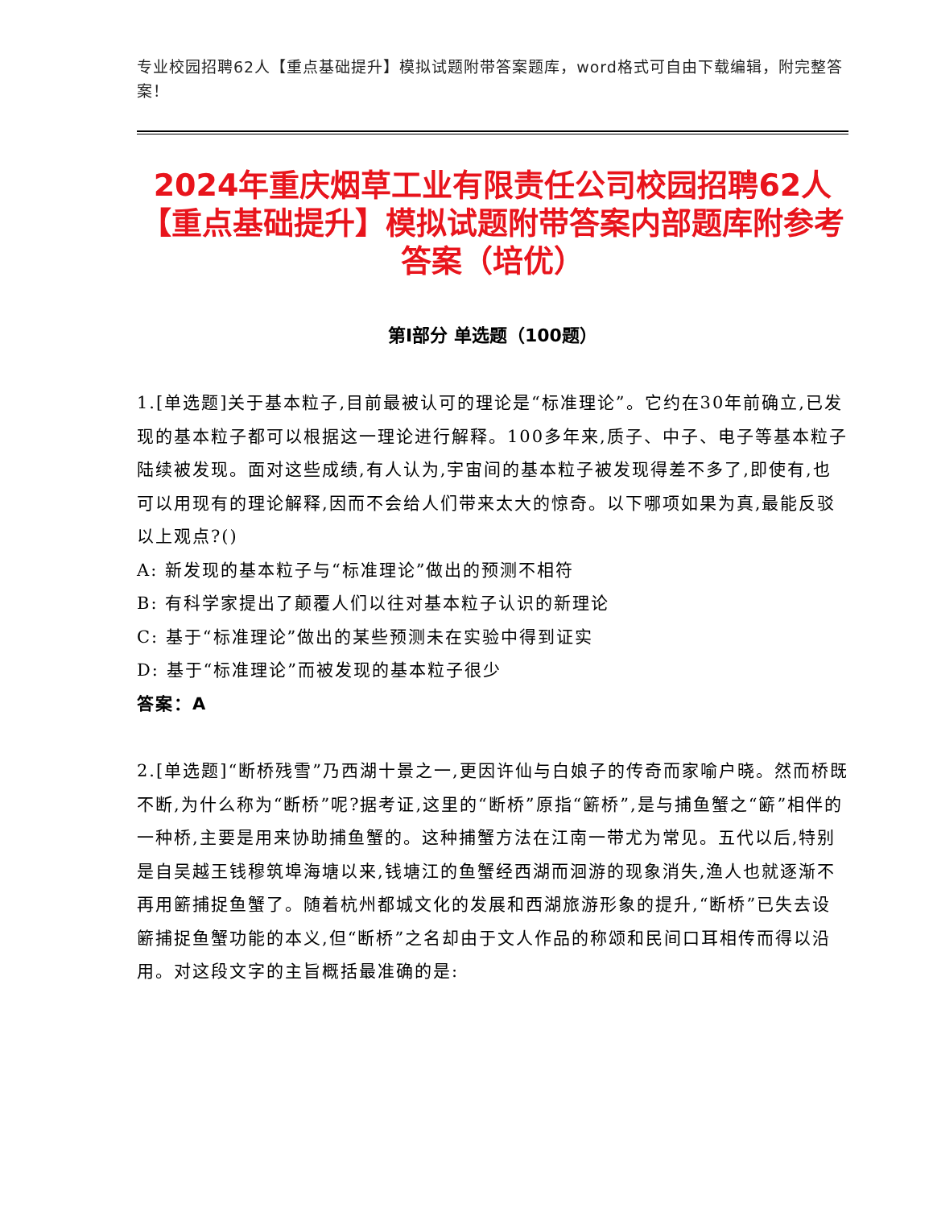专业校园招聘62人【重点基础提升】模拟试题附带答案题库，word格式可自由下载编辑，附完整答案！
2024年重庆烟草工业有限责任公司校园招聘62人【重点基础提升】模拟试题附带答案内部题库附参考答案（培优）
第Ⅰ部分 单选题（100题）
1.[单选题]关于基本粒子,目前最被认可的理论是“标准理论”。它约在30年前确立,已发现的基本粒子都可以根据这一理论进行解释。100多年来,质子、中子、电子等基本粒子陆续被发现。面对这些成绩,有人认为,宇宙间的基本粒子被发现得差不多了,即使有,也可以用现有的理论解释,因而不会给人们带来太大的惊奇。以下哪项如果为真,最能反驳以上观点?()
A: 新发现的基本粒子与“标准理论”做出的预测不相符
B: 有科学家提出了颠覆人们以往对基本粒子认识的新理论
C: 基于“标准理论”做出的某些预测未在实验中得到证实
D: 基于“标准理论”而被发现的基本粒子很少
答案：A
2.[单选题]“断桥残雪”乃西湖十景之一,更因许仙与白娘子的传奇而家喻户晓。然而桥既不断,为什么称为“断桥”呢?据考证,这里的“断桥”原指“簖桥”,是与捕鱼蟹之“簖”相伴的一种桥,主要是用来协助捕鱼蟹的。这种捕蟹方法在江南一带尤为常见。五代以后,特别是自吴越王钱穆筑埠海塘以来,钱塘江的鱼蟹经西湖而洄游的现象消失,渔人也就逐渐不再用簖捕捉鱼蟹了。随着杭州都城文化的发展和西湖旅游形象的提升,“断桥”已失去设簖捕捉鱼蟹功能的本义,但“断桥”之名却由于文人作品的称颂和民间口耳相传而得以沿用。对这段文字的主旨概括最准确的是: